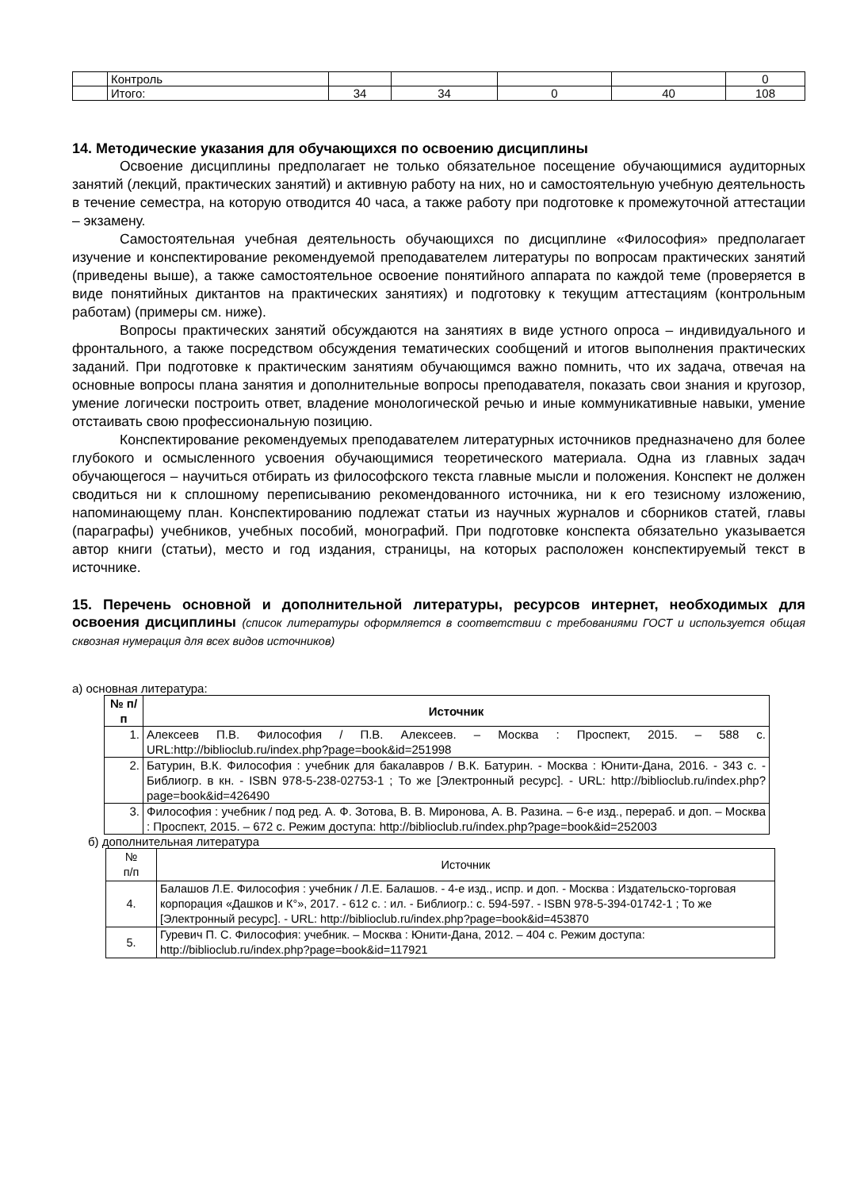| | Контроль | | | | | 0 |
| | Итого: | 34 | 34 | 0 | 40 | 108 |
14. Методические указания для обучающихся по освоению дисциплины
Освоение дисциплины предполагает не только обязательное посещение обучающимися аудиторных занятий (лекций, практических занятий) и активную работу на них, но и самостоятельную учебную деятельность в течение семестра, на которую отводится 40 часа, а также работу при подготовке к промежуточной аттестации – экзамену.
Самостоятельная учебная деятельность обучающихся по дисциплине «Философия» предполагает изучение и конспектирование рекомендуемой преподавателем литературы по вопросам практических занятий (приведены выше), а также самостоятельное освоение понятийного аппарата по каждой теме (проверяется в виде понятийных диктантов на практических занятиях) и подготовку к текущим аттестациям (контрольным работам) (примеры см. ниже).
Вопросы практических занятий обсуждаются на занятиях в виде устного опроса – индивидуального и фронтального, а также посредством обсуждения тематических сообщений и итогов выполнения практических заданий. При подготовке к практическим занятиям обучающимся важно помнить, что их задача, отвечая на основные вопросы плана занятия и дополнительные вопросы преподавателя, показать свои знания и кругозор, умение логически построить ответ, владение монологической речью и иные коммуникативные навыки, умение отстаивать свою профессиональную позицию.
Конспектирование рекомендуемых преподавателем литературных источников предназначено для более глубокого и осмысленного усвоения обучающимися теоретического материала. Одна из главных задач обучающегося – научиться отбирать из философского текста главные мысли и положения. Конспект не должен сводиться ни к сплошному переписыванию рекомендованного источника, ни к его тезисному изложению, напоминающему план. Конспектированию подлежат статьи из научных журналов и сборников статей, главы (параграфы) учебников, учебных пособий, монографий. При подготовке конспекта обязательно указывается автор книги (статьи), место и год издания, страницы, на которых расположен конспектируемый текст в источнике.
15. Перечень основной и дополнительной литературы, ресурсов интернет, необходимых для освоения дисциплины (список литературы оформляется в соответствии с требованиями ГОСТ и используется общая сквозная нумерация для всех видов источников)
а) основная литература:
| № п/п | Источник |
| --- | --- |
| 1. | Алексеев П.В. Философия / П.В. Алексеев. – Москва : Проспект, 2015. – 588 с. URL:http://biblioclub.ru/index.php?page=book&id=251998 |
| 2. | Батурин, В.К. Философия : учебник для бакалавров / В.К. Батурин. - Москва : Юнити-Дана, 2016. - 343 с. - Библиогр. в кн. - ISBN 978-5-238-02753-1 ; То же [Электронный ресурс]. - URL: http://biblioclub.ru/index.php?page=book&id=426490 |
| 3. | Философия : учебник / под ред. А. Ф. Зотова, В. В. Миронова, А. В. Разина. – 6-е изд., перераб. и доп. – Москва : Проспект, 2015. – 672 с. Режим доступа: http://biblioclub.ru/index.php?page=book&id=252003 |
б) дополнительная литература
| № п/п | Источник |
| 4. | Балашов Л.Е. Философия : учебник / Л.Е. Балашов. - 4-е изд., испр. и доп. - Москва : Издательско-торговая корпорация «Дашков и К°», 2017. - 612 с. : ил. - Библиогр.: с. 594-597. - ISBN 978-5-394-01742-1 ; То же [Электронный ресурс]. - URL: http://biblioclub.ru/index.php?page=book&id=453870 |
| 5. | Гуревич П. С. Философия: учебник. – Москва : Юнити-Дана, 2012. – 404 с. Режим доступа: http://biblioclub.ru/index.php?page=book&id=117921 |